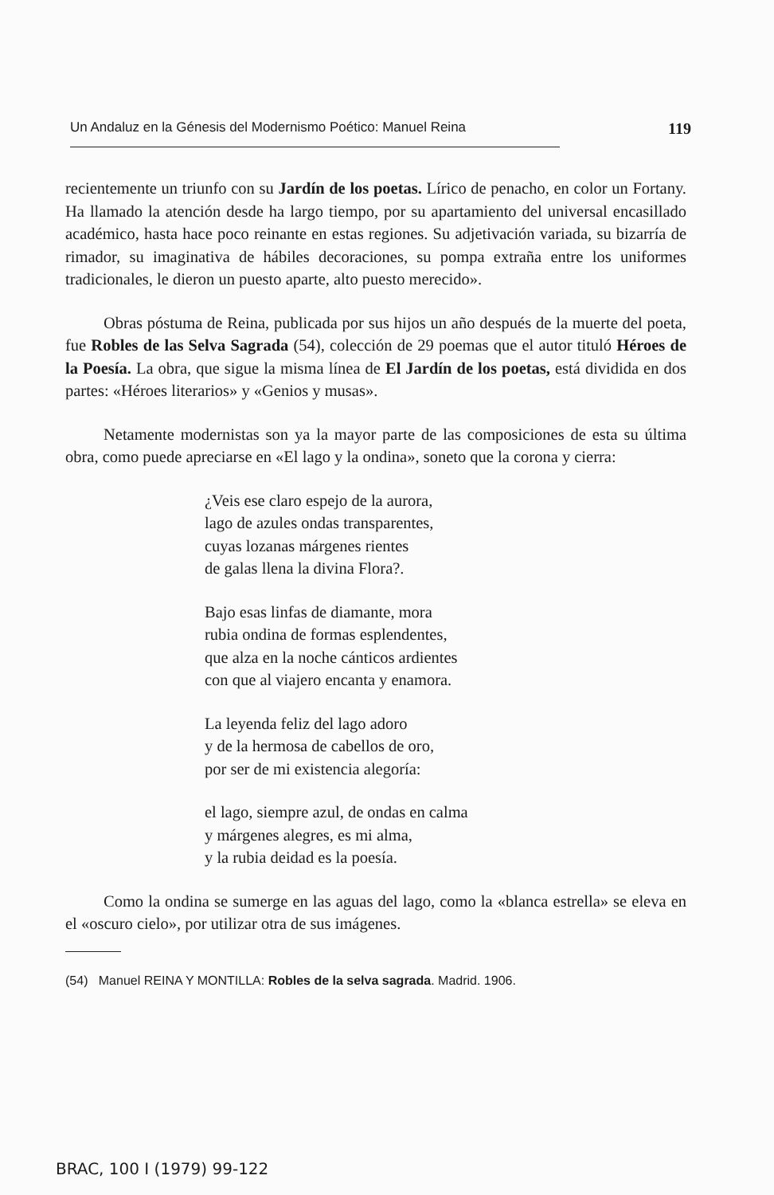Un Andaluz en la Génesis del Modernismo Poético: Manuel Reina 119
recientemente un triunfo con su Jardín de los poetas. Lírico de penacho, en color un Fortany. Ha llamado la atención desde ha largo tiempo, por su apartamiento del universal encasillado académico, hasta hace poco reinante en estas regiones. Su adjetivación variada, su bizarría de rimador, su imaginativa de hábiles decoraciones, su pompa extraña entre los uniformes tradicionales, le dieron un puesto aparte, alto puesto merecido».
Obras póstuma de Reina, publicada por sus hijos un año después de la muerte del poeta, fue Robles de las Selva Sagrada (54), colección de 29 poemas que el autor tituló Héroes de la Poesía. La obra, que sigue la misma línea de El Jardín de los poetas, está dividida en dos partes: «Héroes literarios» y «Genios y musas».
Netamente modernistas son ya la mayor parte de las composiciones de esta su última obra, como puede apreciarse en «El lago y la ondina», soneto que la corona y cierra:
¿Veis ese claro espejo de la aurora,
lago de azules ondas transparentes,
cuyas lozanas márgenes rientes
de galas llena la divina Flora?.
Bajo esas linfas de diamante, mora
rubia ondina de formas esplendentes,
que alza en la noche cánticos ardientes
con que al viajero encanta y enamora.
La leyenda feliz del lago adoro
y de la hermosa de cabellos de oro,
por ser de mi existencia alegoría:
el lago, siempre azul, de ondas en calma
y márgenes alegres, es mi alma,
y la rubia deidad es la poesía.
Como la ondina se sumerge en las aguas del lago, como la «blanca estrella» se eleva en el «oscuro cielo», por utilizar otra de sus imágenes.
(54) Manuel REINA Y MONTILLA: Robles de la selva sagrada. Madrid. 1906.
BRAC, 100 I (1979) 99-122